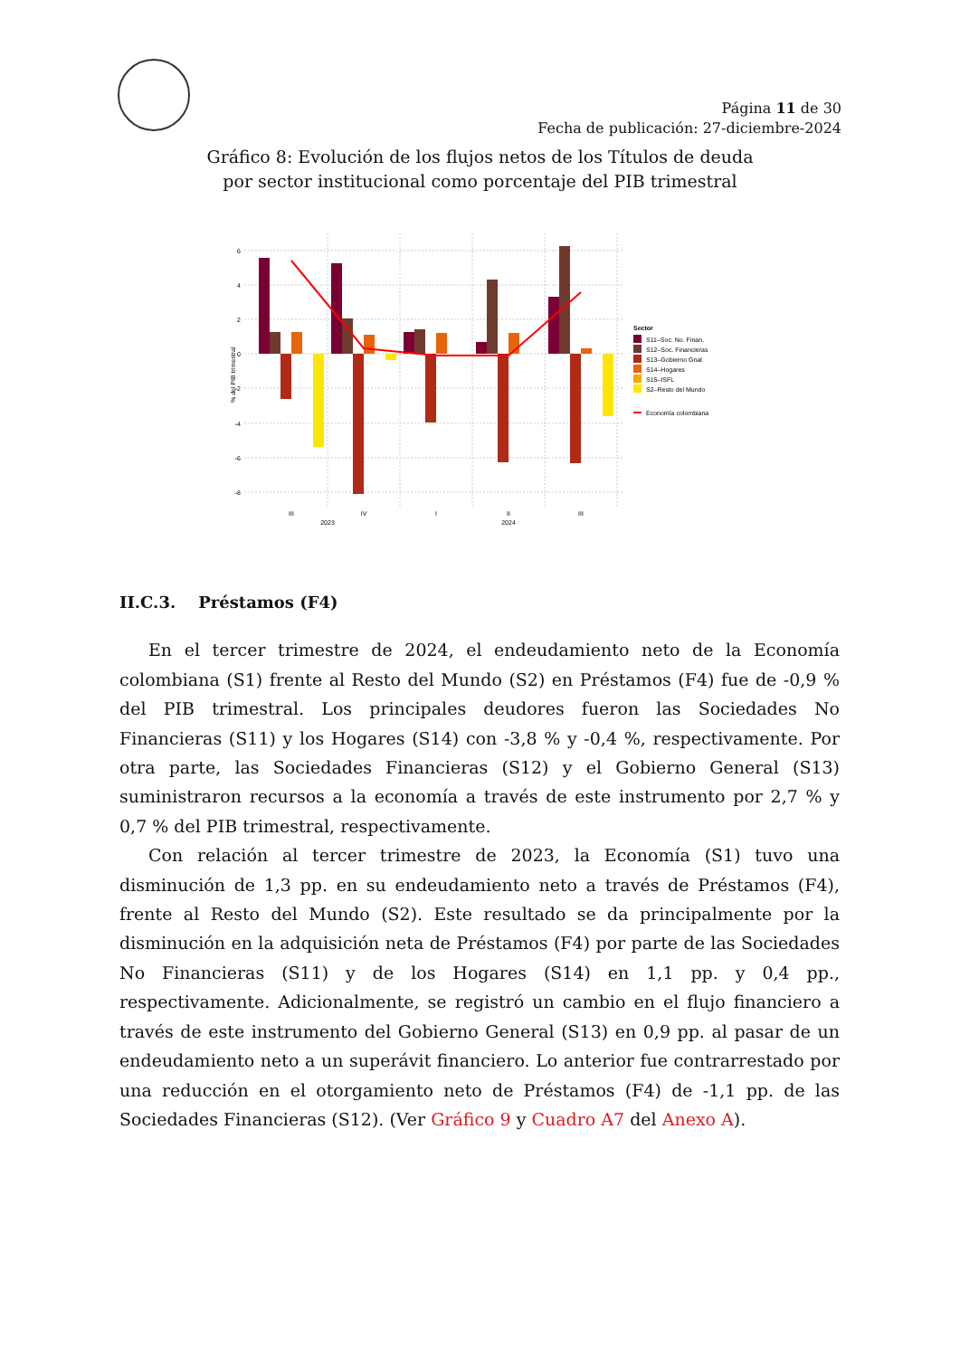Página 11 de 30
Fecha de publicación: 27-diciembre-2024
Gráfico 8: Evolución de los flujos netos de los Títulos de deuda
por sector institucional como porcentaje del PIB trimestral
6
4
2
0
-2
-4
-6
-8
% del PIB trimestral
III
IV
I
II
III
2023
2024
Sector
S11–Soc. No. Finan.
S12–Soc. Financieras
S13–Gobierno Gnal
S14–Hogares
S15–ISFL
S2–Resto del Mundo
Economía colombiana
II.C.3. Préstamos (F4)
En el tercer trimestre de 2024, el endeudamiento neto de la Economía colombiana (S1) frente al Resto del Mundo (S2) en Préstamos (F4) fue de -0,9 % del PIB trimestral. Los principales deudores fueron las Sociedades No Financieras (S11) y los Hogares (S14) con -3,8 % y -0,4 %, respectivamente. Por otra parte, las Sociedades Financieras (S12) y el Gobierno General (S13) suministraron recursos a la economía a través de este instrumento por 2,7 % y 0,7 % del PIB trimestral, respectivamente.
Con relación al tercer trimestre de 2023, la Economía (S1) tuvo una disminución de 1,3 pp. en su endeudamiento neto a través de Préstamos (F4), frente al Resto del Mundo (S2). Este resultado se da principalmente por la disminución en la adquisición neta de Préstamos (F4) por parte de las Sociedades No Financieras (S11) y de los Hogares (S14) en 1,1 pp. y 0,4 pp., respectivamente. Adicionalmente, se registró un cambio en el flujo financiero a través de este instrumento del Gobierno General (S13) en 0,9 pp. al pasar de un endeudamiento neto a un superávit financiero. Lo anterior fue contrarrestado por una reducción en el otorgamiento neto de Préstamos (F4) de -1,1 pp. de las Sociedades Financieras (S12). (Ver Gráfico 9 y Cuadro A7 del Anexo A).